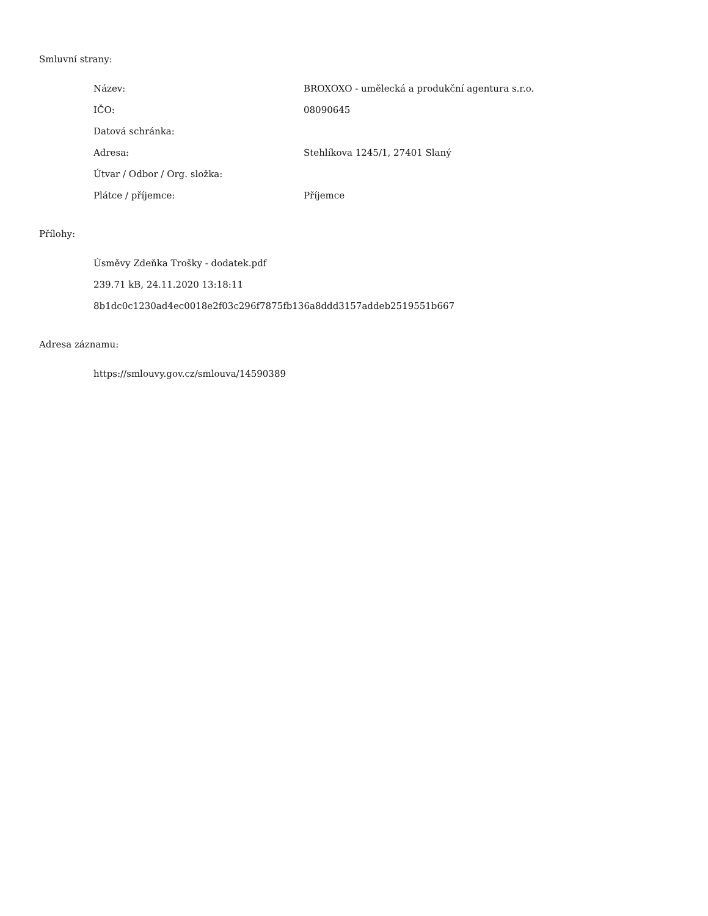Smluvní strany:
| Název: | BROXOXO - umělecká a produkční agentura s.r.o. |
| IČO: | 08090645 |
| Datová schránka: | |
| Adresa: | Stehlíkova 1245/1, 27401 Slaný |
| Útvar / Odbor / Org. složka: | |
| Plátce / příjemce: | Příjemce |
Přílohy:
Úsměvy Zdeňka Trošky - dodatek.pdf
239.71 kB, 24.11.2020 13:18:11
8b1dc0c1230ad4ec0018e2f03c296f7875fb136a8ddd3157addeb2519551b667
Adresa záznamu:
https://smlouvy.gov.cz/smlouva/14590389